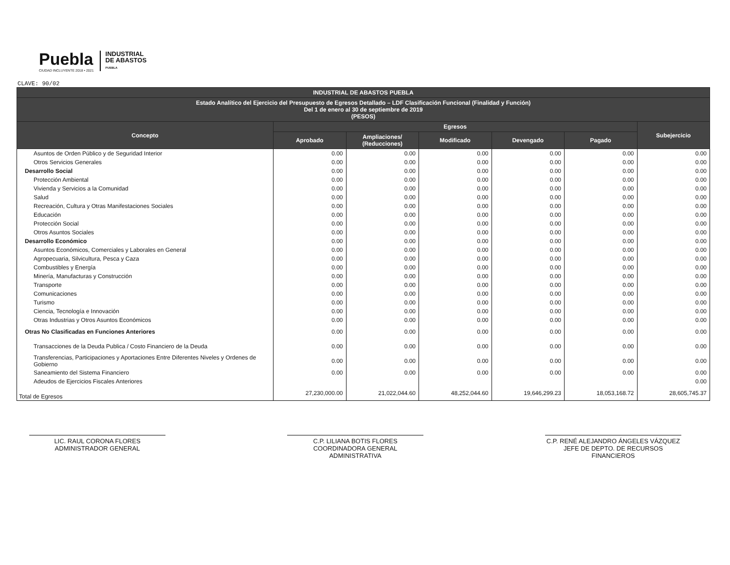Puebla
CIUDAD INCLUYENTE 2018 • 2021
INDUSTRIAL
DE ABASTOS
PUEBLA
CLAVE: 90/02
| INDUSTRIAL DE ABASTOS PUEBLA | | | | | | |
| --- | --- | --- | --- | --- | --- | --- |
| Estado Analítico del Ejercicio del Presupuesto de Egresos Detallado – LDF Clasificación Funcional (Finalidad y Función) Del 1 de enero al 30 de septiembre de 2019 (PESOS) | | | | | | |
| Concepto | Egresos | | | | | Subejercicio |
| | Aprobado | Ampliaciones/ (Reducciones) | Modificado | Devengado | Pagado | |
| Asuntos de Orden Público y de Seguridad Interior | 0.00 | 0.00 | 0.00 | 0.00 | 0.00 | 0.00 |
| Otros Servicios Generales | 0.00 | 0.00 | 0.00 | 0.00 | 0.00 | 0.00 |
| Desarrollo Social | 0.00 | 0.00 | 0.00 | 0.00 | 0.00 | 0.00 |
| Protección Ambiental | 0.00 | 0.00 | 0.00 | 0.00 | 0.00 | 0.00 |
| Vivienda y Servicios a la Comunidad | 0.00 | 0.00 | 0.00 | 0.00 | 0.00 | 0.00 |
| Salud | 0.00 | 0.00 | 0.00 | 0.00 | 0.00 | 0.00 |
| Recreación, Cultura y Otras Manifestaciones Sociales | 0.00 | 0.00 | 0.00 | 0.00 | 0.00 | 0.00 |
| Educación | 0.00 | 0.00 | 0.00 | 0.00 | 0.00 | 0.00 |
| Protección Social | 0.00 | 0.00 | 0.00 | 0.00 | 0.00 | 0.00 |
| Otros Asuntos Sociales | 0.00 | 0.00 | 0.00 | 0.00 | 0.00 | 0.00 |
| Desarrollo Económico | 0.00 | 0.00 | 0.00 | 0.00 | 0.00 | 0.00 |
| Asuntos Económicos, Comerciales y Laborales en General | 0.00 | 0.00 | 0.00 | 0.00 | 0.00 | 0.00 |
| Agropecuaria, Silvicultura, Pesca y Caza | 0.00 | 0.00 | 0.00 | 0.00 | 0.00 | 0.00 |
| Combustibles y Energía | 0.00 | 0.00 | 0.00 | 0.00 | 0.00 | 0.00 |
| Minería, Manufacturas y Construcción | 0.00 | 0.00 | 0.00 | 0.00 | 0.00 | 0.00 |
| Transporte | 0.00 | 0.00 | 0.00 | 0.00 | 0.00 | 0.00 |
| Comunicaciones | 0.00 | 0.00 | 0.00 | 0.00 | 0.00 | 0.00 |
| Turismo | 0.00 | 0.00 | 0.00 | 0.00 | 0.00 | 0.00 |
| Ciencia, Tecnología e Innovación | 0.00 | 0.00 | 0.00 | 0.00 | 0.00 | 0.00 |
| Otras Industrias y Otros Asuntos Económicos | 0.00 | 0.00 | 0.00 | 0.00 | 0.00 | 0.00 |
| Otras No Clasificadas en Funciones Anteriores | 0.00 | 0.00 | 0.00 | 0.00 | 0.00 | 0.00 |
| Transacciones de la Deuda Publica / Costo Financiero de la Deuda | 0.00 | 0.00 | 0.00 | 0.00 | 0.00 | 0.00 |
| Transferencias, Participaciones y Aportaciones Entre Diferentes Niveles y Ordenes de Gobierno | 0.00 | 0.00 | 0.00 | 0.00 | 0.00 | 0.00 |
| Saneamiento del Sistema Financiero | 0.00 | 0.00 | 0.00 | 0.00 | 0.00 | 0.00 |
| Adeudos de Ejercicios Fiscales Anteriores | | | | | | 0.00 |
| Total de Egresos | 27,230,000.00 | 21,022,044.60 | 48,252,044.60 | 19,646,299.23 | 18,053,168.72 | 28,605,745.37 |
LIC. RAUL CORONA FLORES
ADMINISTRADOR GENERAL
C.P. LILIANA BOTIS FLORES
COORDINADORA GENERAL ADMINISTRATIVA
C.P. RENÉ ALEJANDRO ÁNGELES VÁZQUEZ
JEFE DE DEPTO. DE RECURSOS FINANCIEROS